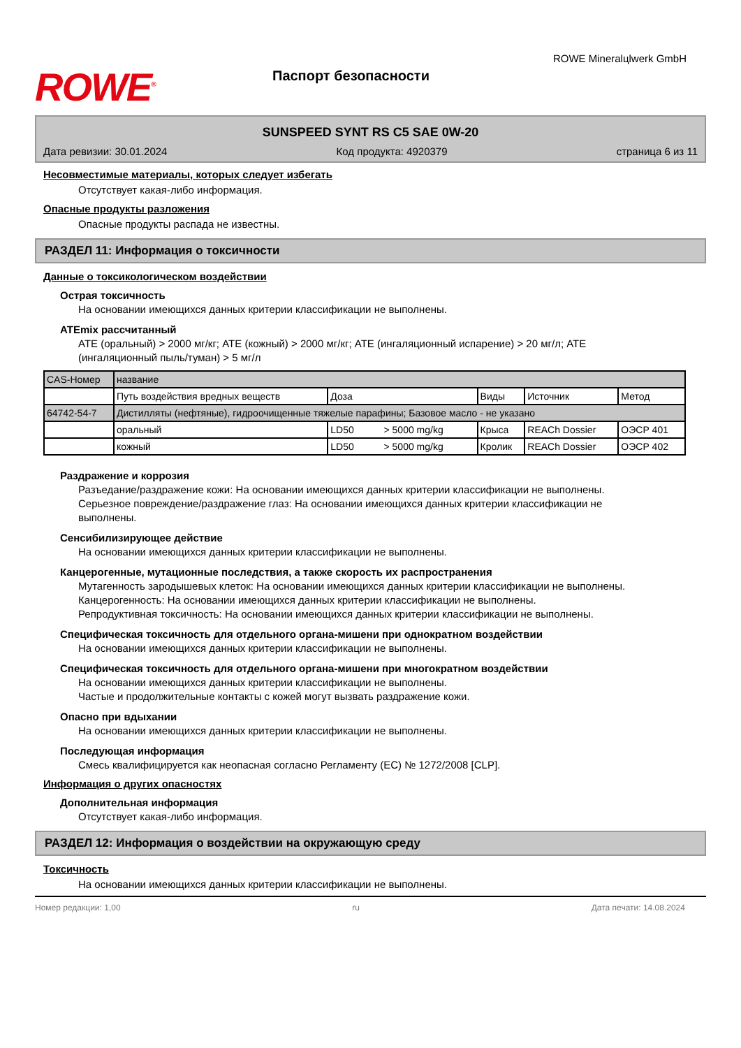ROWE<sup>®</sup>
Паспорт безопасности
ROWE Mineralцlwerk GmbH
SUNSPEED SYNT RS C5 SAE 0W-20
Дата ревизии: 30.01.2024 Код продукта: 4920379 страница 6 из 11
Несовместимые материалы, которых следует избегать
Отсутствует какая-либо информация.
Опасные продукты разложения
Опасные продукты распада не известны.
РАЗДЕЛ 11: Информация о токсичности
Данные о токсикологическом воздействии
Острая токсичность
На основании имеющихся данных критерии классификации не выполнены.
ATEmix рассчитанный
ATE (оральный) > 2000 мг/кг; ATE (кожный) > 2000 мг/кг; ATE (ингаляционный испарение) > 20 мг/л; ATE (ингаляционный пыль/туман) > 5 мг/л
| CAS-Номер | название | | | | |
| | Путь воздействия вредных веществ | Доза | Виды | Источник | Метод |
| 64742-54-7 | Дистилляты (нефтяные), гидроочищенные тяжелые парафины; Базовое масло - не указано | | | | |
| | оральный | LD50 > 5000 mg/kg | Крыса | REACh Dossier | ОЭСР 401 |
| | кожный | LD50 > 5000 mg/kg | Кролик | REACh Dossier | ОЭСР 402 |
Раздражение и коррозия
Разъедание/раздражение кожи: На основании имеющихся данных критерии классификации не выполнены.
Серьезное повреждение/раздражение глаз: На основании имеющихся данных критерии классификации не выполнены.
Сенсибилизирующее действие
На основании имеющихся данных критерии классификации не выполнены.
Канцерогенные, мутационные последствия, а также скорость их распространения
Мутагенность зародышевых клеток: На основании имеющихся данных критерии классификации не выполнены.
Канцерогенность: На основании имеющихся данных критерии классификации не выполнены.
Репродуктивная токсичность: На основании имеющихся данных критерии классификации не выполнены.
Специфическая токсичность для отдельного органа-мишени при однократном воздействии
На основании имеющихся данных критерии классификации не выполнены.
Специфическая токсичность для отдельного органа-мишени при многократном воздействии
На основании имеющихся данных критерии классификации не выполнены.
Частые и продолжительные контакты с кожей могут вызвать раздражение кожи.
Опасно при вдыхании
На основании имеющихся данных критерии классификации не выполнены.
Последующая информация
Смесь квалифицируется как неопасная согласно Регламенту (ЕС) № 1272/2008 [CLP].
Информация о других опасностях
Дополнительная информация
Отсутствует какая-либо информация.
РАЗДЕЛ 12: Информация о воздействии на окружающую среду
Токсичность
На основании имеющихся данных критерии классификации не выполнены.
Номер редакции: 1,00 ru Дата печати: 14.08.2024